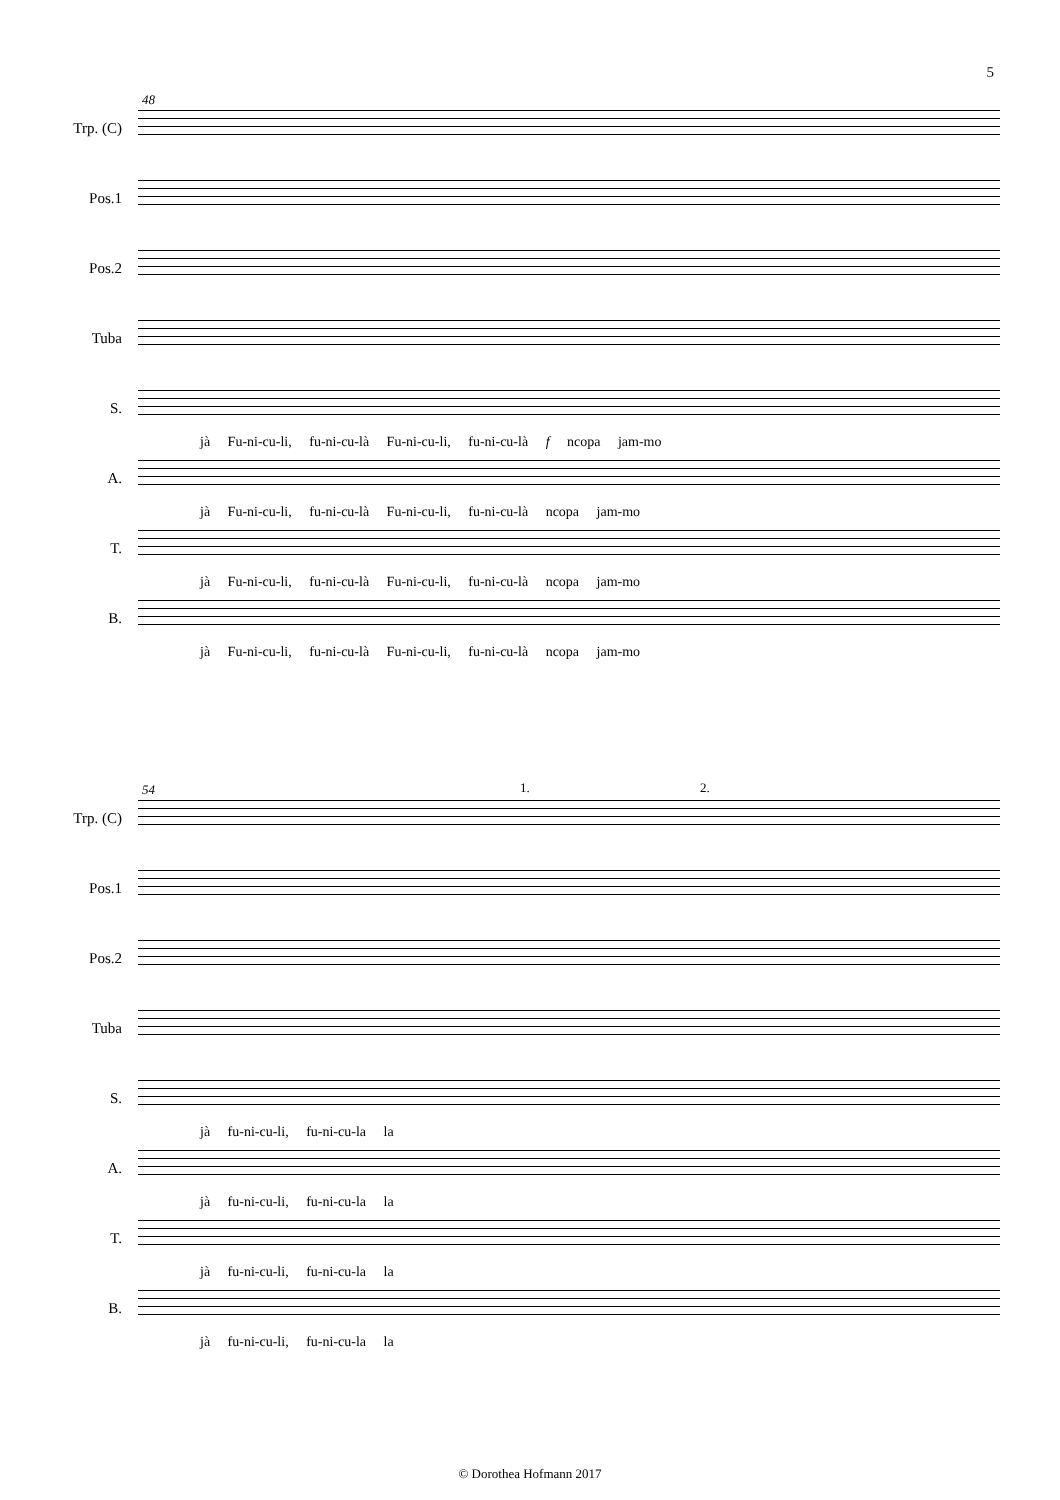5
48
Trp. (C)
Pos.1
Pos.2
Tuba
S.
jà Fu-ni-cu-li, fu-ni-cu-là Fu-ni-cu-li, fu-ni-cu-là f ncopa jam-mo
A.
jà Fu-ni-cu-li, fu-ni-cu-là Fu-ni-cu-li, fu-ni-cu-là ncopa jam-mo
T.
jà Fu-ni-cu-li, fu-ni-cu-là Fu-ni-cu-li, fu-ni-cu-là ncopa jam-mo
B.
jà Fu-ni-cu-li, fu-ni-cu-là Fu-ni-cu-li, fu-ni-cu-là ncopa jam-mo
54 1. 2.
Trp. (C)
Pos.1
Pos.2
Tuba
S.
jà fu-ni-cu-li, fu-ni-cu-la la
A.
jà fu-ni-cu-li, fu-ni-cu-la la
T.
jà fu-ni-cu-li, fu-ni-cu-la la
B.
jà fu-ni-cu-li, fu-ni-cu-la la
© Dorothea Hofmann 2017